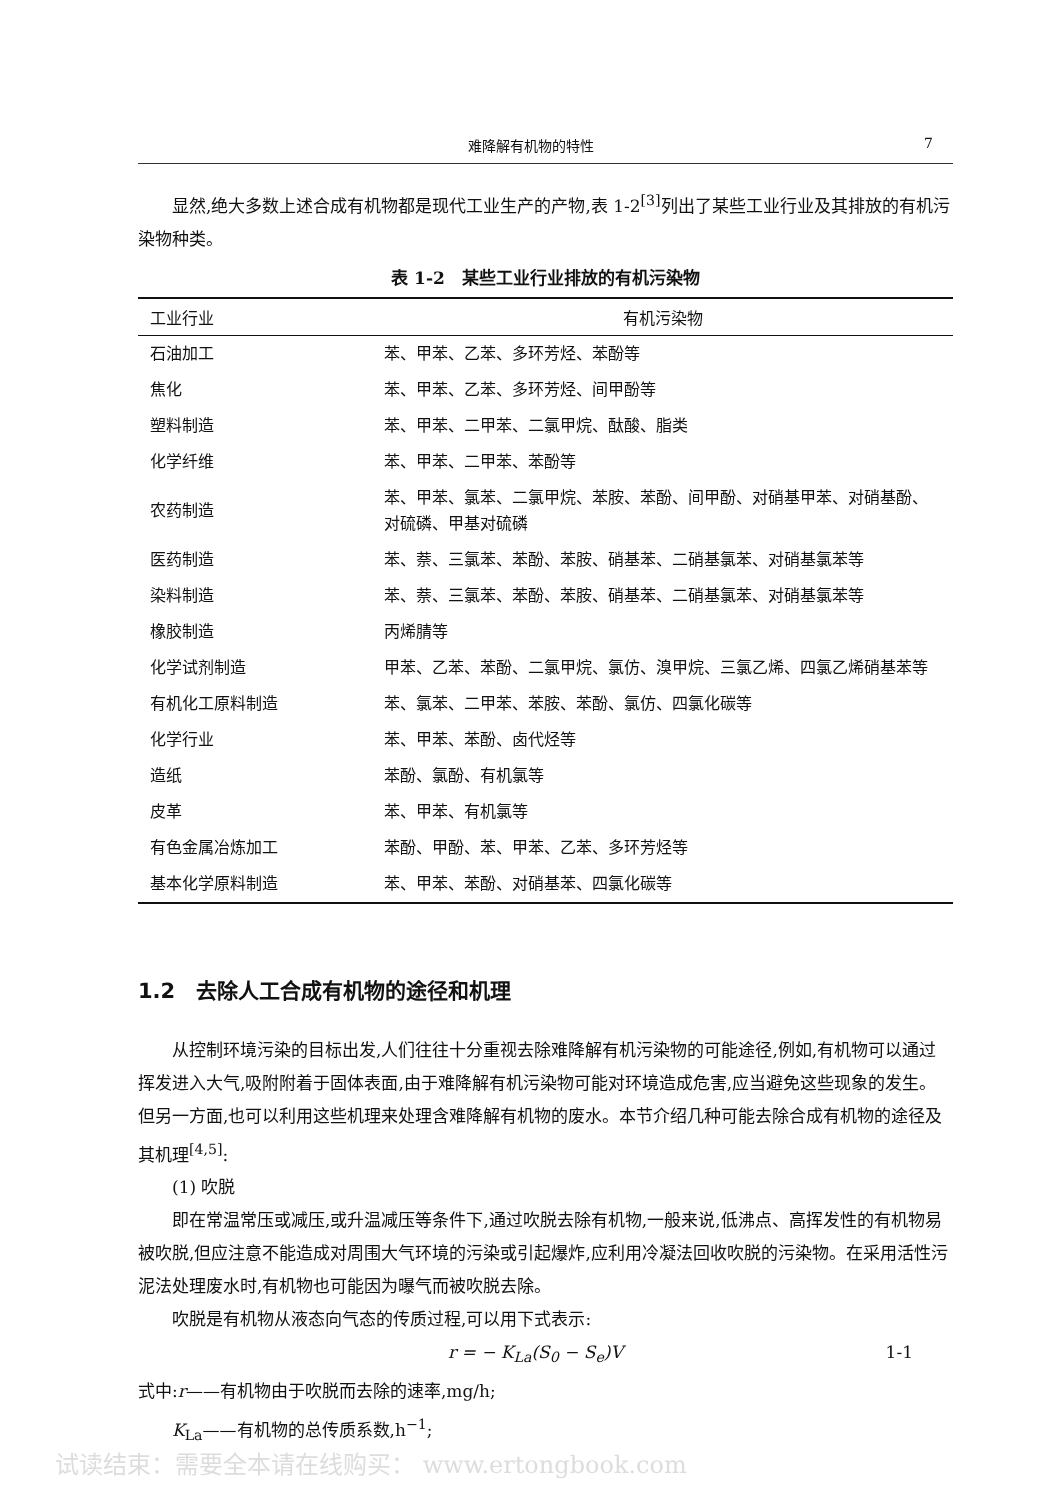难降解有机物的特性 7
显然,绝大多数上述合成有机物都是现代工业生产的产物,表 1-2<sup>[3]</sup>列出了某些工业行业及其排放的有机污染物种类。
表 1-2　某些工业行业排放的有机污染物
| 工业行业 | 有机污染物 |
| --- | --- |
| 石油加工 | 苯、甲苯、乙苯、多环芳烃、苯酚等 |
| 焦化 | 苯、甲苯、乙苯、多环芳烃、间甲酚等 |
| 塑料制造 | 苯、甲苯、二甲苯、二氯甲烷、酞酸、脂类 |
| 化学纤维 | 苯、甲苯、二甲苯、苯酚等 |
| 农药制造 | 苯、甲苯、氯苯、二氯甲烷、苯胺、苯酚、间甲酚、对硝基甲苯、对硝基酚、对硫磷、甲基对硫磷 |
| 医药制造 | 苯、萘、三氯苯、苯酚、苯胺、硝基苯、二硝基氯苯、对硝基氯苯等 |
| 染料制造 | 苯、萘、三氯苯、苯酚、苯胺、硝基苯、二硝基氯苯、对硝基氯苯等 |
| 橡胶制造 | 丙烯腈等 |
| 化学试剂制造 | 甲苯、乙苯、苯酚、二氯甲烷、氯仿、溴甲烷、三氯乙烯、四氯乙烯硝基苯等 |
| 有机化工原料制造 | 苯、氯苯、二甲苯、苯胺、苯酚、氯仿、四氯化碳等 |
| 化学行业 | 苯、甲苯、苯酚、卤代烃等 |
| 造纸 | 苯酚、氯酚、有机氯等 |
| 皮革 | 苯、甲苯、有机氯等 |
| 有色金属冶炼加工 | 苯酚、甲酚、苯、甲苯、乙苯、多环芳烃等 |
| 基本化学原料制造 | 苯、甲苯、苯酚、对硝基苯、四氯化碳等 |
1.2　去除人工合成有机物的途径和机理
从控制环境污染的目标出发,人们往往十分重视去除难降解有机污染物的可能途径,例如,有机物可以通过挥发进入大气,吸附附着于固体表面,由于难降解有机污染物可能对环境造成危害,应当避免这些现象的发生。但另一方面,也可以利用这些机理来处理含难降解有机物的废水。本节介绍几种可能去除合成有机物的途径及其机理<sup>[4,5]</sup>:
(1) 吹脱
即在常温常压或减压,或升温减压等条件下,通过吹脱去除有机物,一般来说,低沸点、高挥发性的有机物易被吹脱,但应注意不能造成对周围大气环境的污染或引起爆炸,应利用冷凝法回收吹脱的污染物。在采用活性污泥法处理废水时,有机物也可能因为曝气而被吹脱去除。
吹脱是有机物从液态向气态的传质过程,可以用下式表示:
r = − K<sub>La</sub>(S<sub>0</sub> − S<sub>e</sub>)V 1-1
式中:r——有机物由于吹脱而去除的速率,mg/h;
K<sub>La</sub>——有机物的总传质系数,h<sup>−1</sup>;
试读结束：需要全本请在线购买： www.ertongbook.com